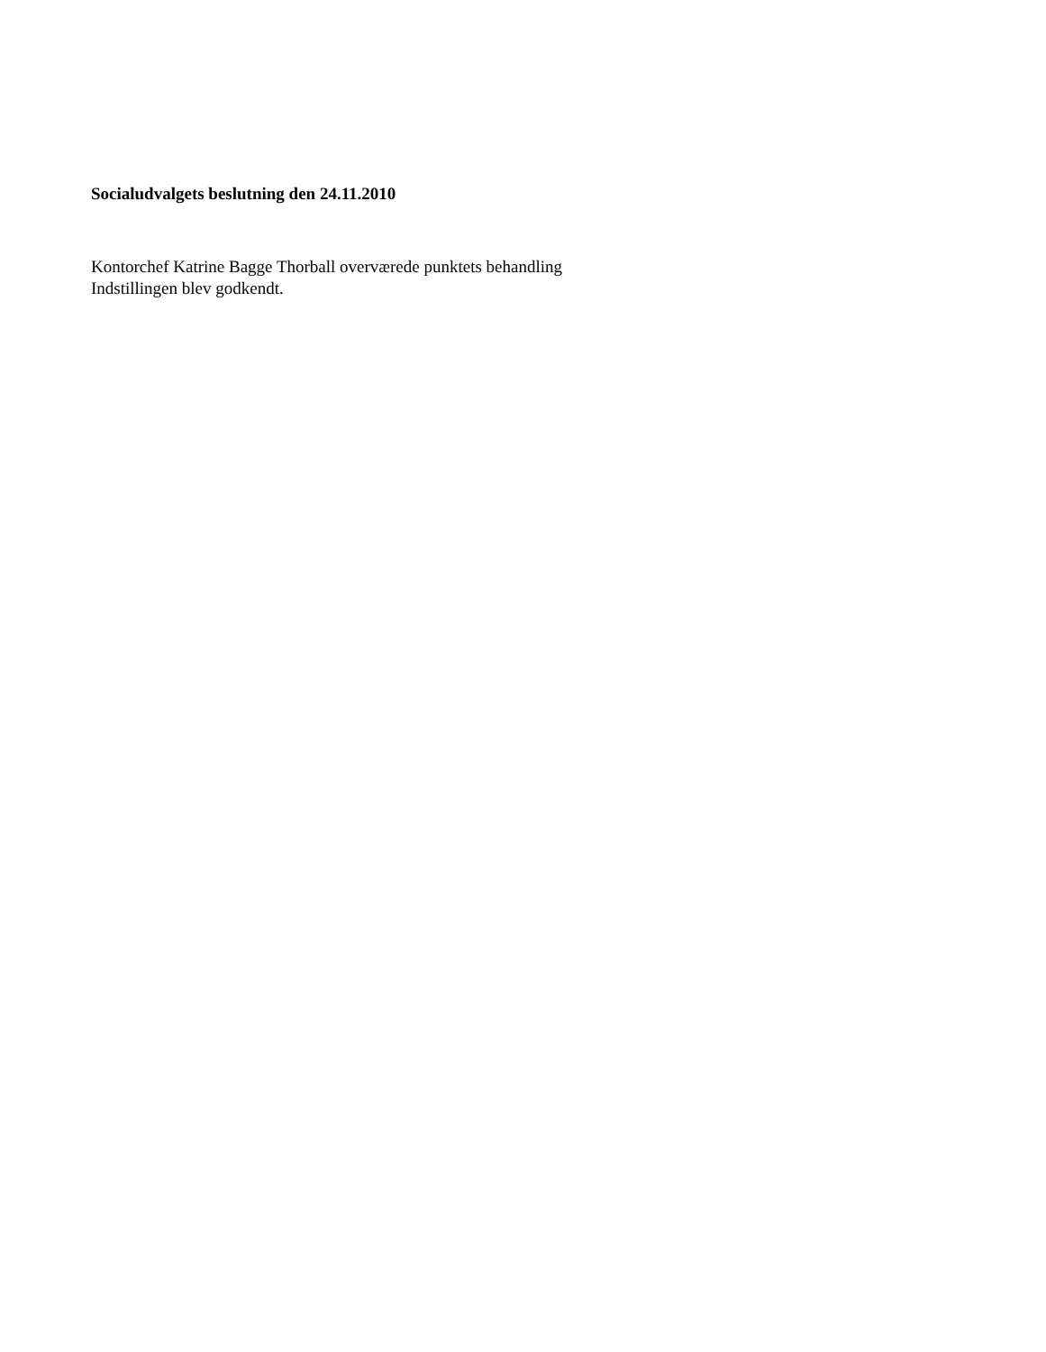Socialudvalgets beslutning den 24.11.2010
Kontorchef Katrine Bagge Thorball overværede punktets behandling
Indstillingen blev godkendt.